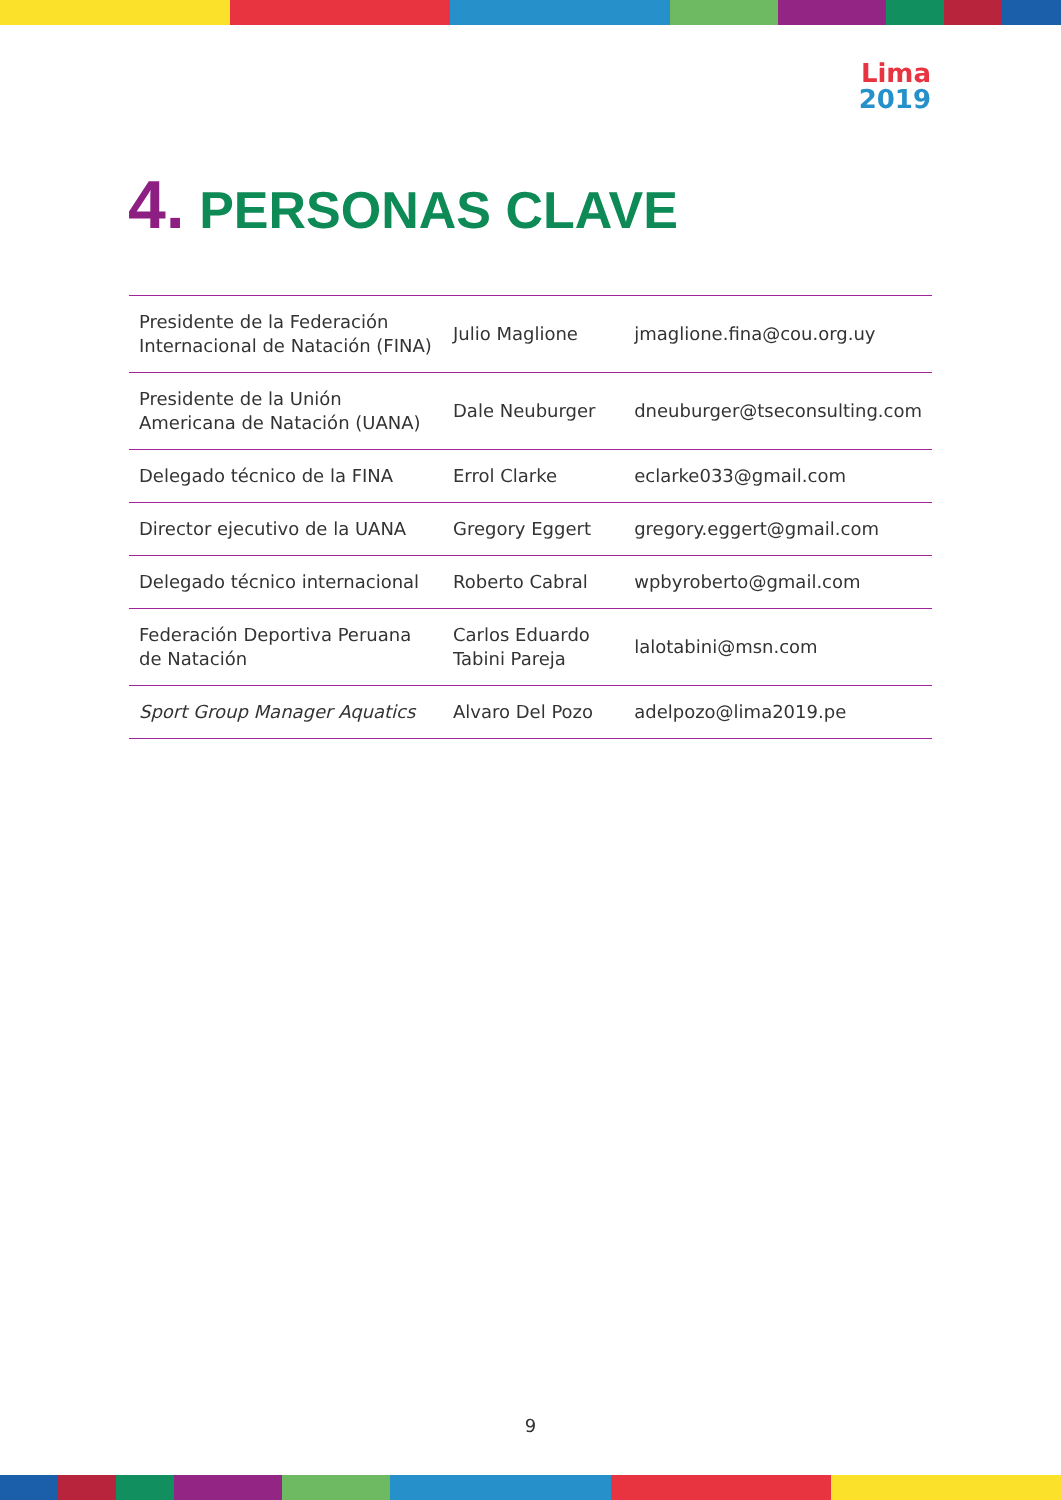Lima
2019
4. PERSONAS CLAVE
| Presidente de la Federación Internacional de Natación (FINA) | Julio Maglione | jmaglione.fina@cou.org.uy |
| Presidente de la Unión Americana de Natación (UANA) | Dale Neuburger | dneuburger@tseconsulting.com |
| Delegado técnico de la FINA | Errol Clarke | eclarke033@gmail.com |
| Director ejecutivo de la UANA | Gregory Eggert | gregory.eggert@gmail.com |
| Delegado técnico internacional | Roberto Cabral | wpbyroberto@gmail.com |
| Federación Deportiva Peruana de Natación | Carlos Eduardo Tabini Pareja | lalotabini@msn.com |
| Sport Group Manager Aquatics | Alvaro Del Pozo | adelpozo@lima2019.pe |
9